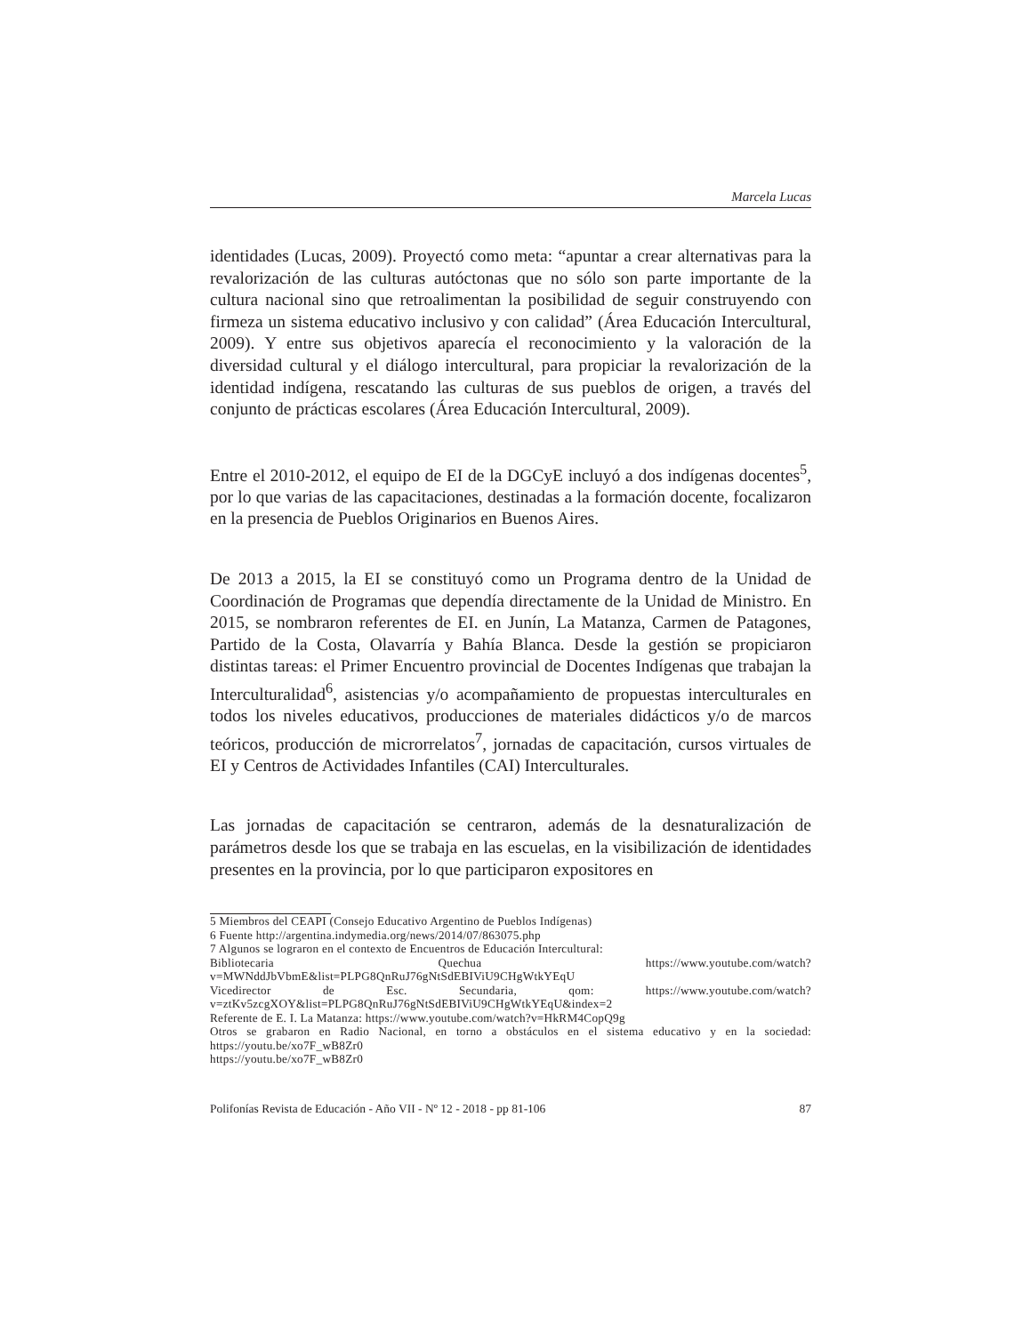Marcela Lucas
identidades (Lucas, 2009). Proyectó como meta: “apuntar a crear alternativas para la revalorización de las culturas autóctonas que no sólo son parte importante de la cultura nacional sino que retroalimentan la posibilidad de seguir construyendo con firmeza un sistema educativo inclusivo y con calidad” (Área Educación Intercultural, 2009). Y entre sus objetivos aparecía el reconocimiento y la valoración de la diversidad cultural y el diálogo intercultural, para propiciar la revalorización de la identidad indígena, rescatando las culturas de sus pueblos de origen, a través del conjunto de prácticas escolares (Área Educación Intercultural, 2009).
Entre el 2010-2012, el equipo de EI de la DGCyE incluyó a dos indígenas docentes<sup>5</sup>, por lo que varias de las capacitaciones, destinadas a la formación docente, focalizaron en la presencia de Pueblos Originarios en Buenos Aires.
De 2013 a 2015, la EI se constituyó como un Programa dentro de la Unidad de Coordinación de Programas que dependía directamente de la Unidad de Ministro. En 2015, se nombraron referentes de EI. en Junín, La Matanza, Carmen de Patagones, Partido de la Costa, Olavarría y Bahía Blanca. Desde la gestión se propiciaron distintas tareas: el Primer Encuentro provincial de Docentes Indígenas que trabajan la Interculturalidad<sup>6</sup>, asistencias y/o acompañamiento de propuestas interculturales en todos los niveles educativos, producciones de materiales didácticos y/o de marcos teóricos, producción de microrrelatos<sup>7</sup>, jornadas de capacitación, cursos virtuales de EI y Centros de Actividades Infantiles (CAI) Interculturales.
Las jornadas de capacitación se centraron, además de la desnaturalización de parámetros desde los que se trabaja en las escuelas, en la visibilización de identidades presentes en la provincia, por lo que participaron expositores en
5 Miembros del CEAPI (Consejo Educativo Argentino de Pueblos Indígenas)
6 Fuente http://argentina.indymedia.org/news/2014/07/863075.php
7 Algunos se lograron en el contexto de Encuentros de Educación Intercultural:
Bibliotecaria Quechua https://www.youtube.com/watch?v=MWNddJbVbmE&list=PLPG8QnRuJ76gNtSdEBIViU9CHgWtkYEqU
Vicedirector de Esc. Secundaria, qom: https://www.youtube.com/watch?v=ztKv5zcgXOY&list=PLPG8QnRuJ76gNtSdEBIViU9CHgWtkYEqU&index=2
Referente de E. I. La Matanza: https://www.youtube.com/watch?v=HkRM4CopQ9g
Otros se grabaron en Radio Nacional, en torno a obstáculos en el sistema educativo y en la sociedad: https://youtu.be/xo7F_wB8Zr0
https://youtu.be/xo7F_wB8Zr0
Polifonías Revista de Educación - Año VII - Nº 12 - 2018 - pp 81-106 87